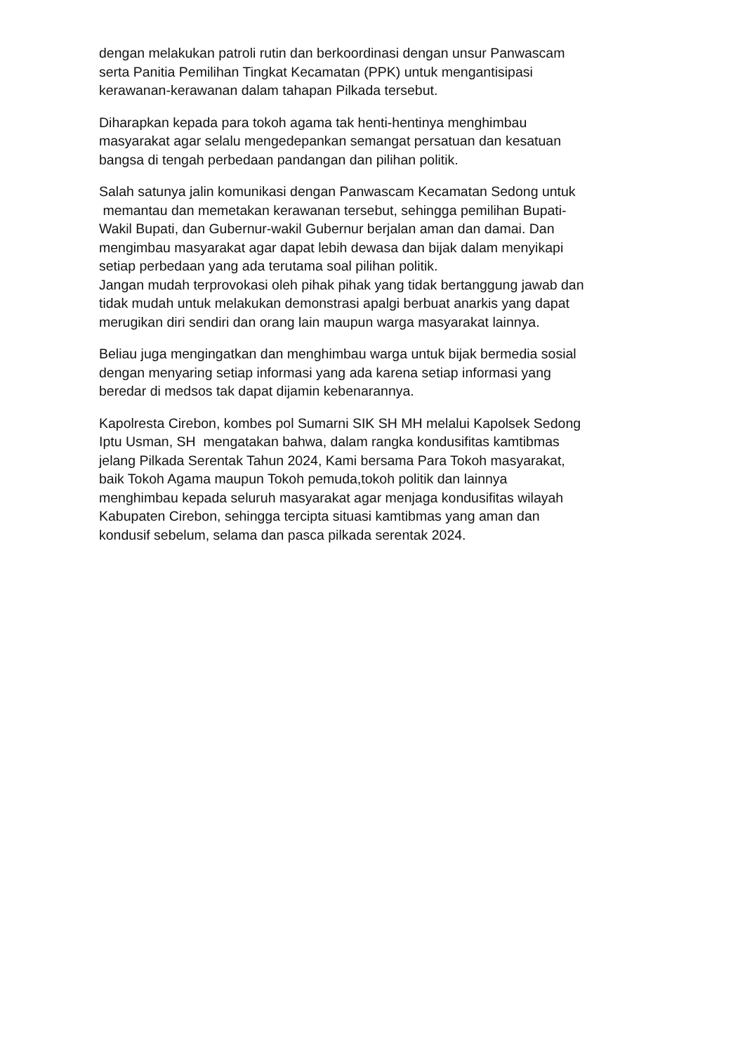dengan melakukan patroli rutin dan berkoordinasi dengan unsur Panwascam
serta Panitia Pemilihan Tingkat Kecamatan (PPK) untuk mengantisipasi
kerawanan-kerawanan dalam tahapan Pilkada tersebut.
Diharapkan kepada para tokoh agama tak henti-hentinya menghimbau
masyarakat agar selalu mengedepankan semangat persatuan dan kesatuan
bangsa di tengah perbedaan pandangan dan pilihan politik.
Salah satunya jalin komunikasi dengan Panwascam Kecamatan Sedong untuk
memantau dan memetakan kerawanan tersebut, sehingga pemilihan Bupati-
Wakil Bupati, dan Gubernur-wakil Gubernur berjalan aman dan damai. Dan
mengimbau masyarakat agar dapat lebih dewasa dan bijak dalam menyikapi
setiap perbedaan yang ada terutama soal pilihan politik.
Jangan mudah terprovokasi oleh pihak pihak yang tidak bertanggung jawab dan
tidak mudah untuk melakukan demonstrasi apalgi berbuat anarkis yang dapat
merugikan diri sendiri dan orang lain maupun warga masyarakat lainnya.
Beliau juga mengingatkan dan menghimbau warga untuk bijak bermedia sosial
dengan menyaring setiap informasi yang ada karena setiap informasi yang
beredar di medsos tak dapat dijamin kebenarannya.
Kapolresta Cirebon, kombes pol Sumarni SIK SH MH melalui Kapolsek Sedong
Iptu Usman, SH mengatakan bahwa, dalam rangka kondusifitas kamtibmas
jelang Pilkada Serentak Tahun 2024, Kami bersama Para Tokoh masyarakat,
baik Tokoh Agama maupun Tokoh pemuda,tokoh politik dan lainnya
menghimbau kepada seluruh masyarakat agar menjaga kondusifitas wilayah
Kabupaten Cirebon, sehingga tercipta situasi kamtibmas yang aman dan
kondusif sebelum, selama dan pasca pilkada serentak 2024.